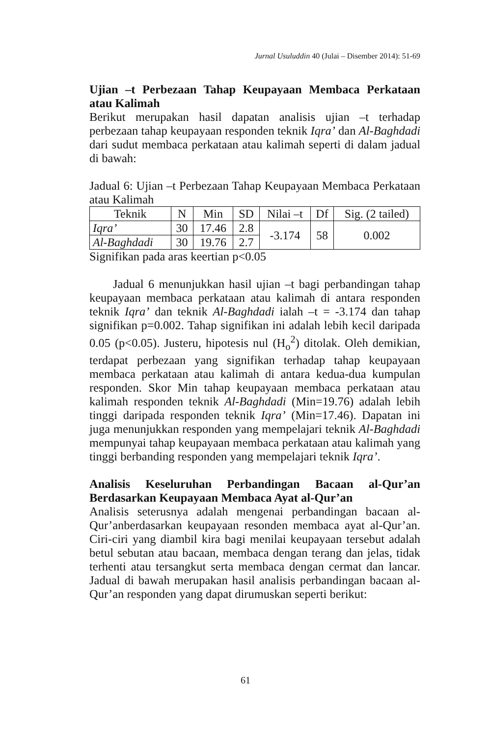Jurnal Usuluddin 40 (Julai – Disember 2014): 51-69
Ujian –t Perbezaan Tahap Keupayaan Membaca Perkataan atau Kalimah
Berikut merupakan hasil dapatan analisis ujian –t terhadap perbezaan tahap keupayaan responden teknik Iqra’ dan Al-Baghdadi dari sudut membaca perkataan atau kalimah seperti di dalam jadual di bawah:
Jadual 6: Ujian –t Perbezaan Tahap Keupayaan Membaca Perkataan atau Kalimah
| Teknik | N | Min | SD | Nilai –t | Df | Sig. (2 tailed) |
| --- | --- | --- | --- | --- | --- | --- |
| Iqra’ | 30 | 17.46 | 2.8 | -3.174 | 58 | 0.002 |
| Al-Baghdadi | 30 | 19.76 | 2.7 | | | |
Signifikan pada aras keertian p<0.05
Jadual 6 menunjukkan hasil ujian –t bagi perbandingan tahap keupayaan membaca perkataan atau kalimah di antara responden teknik Iqra’ dan teknik Al-Baghdadi ialah –t = -3.174 dan tahap signifikan p=0.002. Tahap signifikan ini adalah lebih kecil daripada 0.05 (p<0.05). Justeru, hipotesis nul (H<sub>o</sub><sup>2</sup>) ditolak. Oleh demikian, terdapat perbezaan yang signifikan terhadap tahap keupayaan membaca perkataan atau kalimah di antara kedua-dua kumpulan responden. Skor Min tahap keupayaan membaca perkataan atau kalimah responden teknik Al-Baghdadi (Min=19.76) adalah lebih tinggi daripada responden teknik Iqra’ (Min=17.46). Dapatan ini juga menunjukkan responden yang mempelajari teknik Al-Baghdadi mempunyai tahap keupayaan membaca perkataan atau kalimah yang tinggi berbanding responden yang mempelajari teknik Iqra’.
Analisis Keseluruhan Perbandingan Bacaan al-Qur’an Berdasarkan Keupayaan Membaca Ayat al-Qur’an
Analisis seterusnya adalah mengenai perbandingan bacaan al-Qur’anberdasarkan keupayaan resonden membaca ayat al-Qur’an. Ciri-ciri yang diambil kira bagi menilai keupayaan tersebut adalah betul sebutan atau bacaan, membaca dengan terang dan jelas, tidak terhenti atau tersangkut serta membaca dengan cermat dan lancar. Jadual di bawah merupakan hasil analisis perbandingan bacaan al-Qur’an responden yang dapat dirumuskan seperti berikut:
61